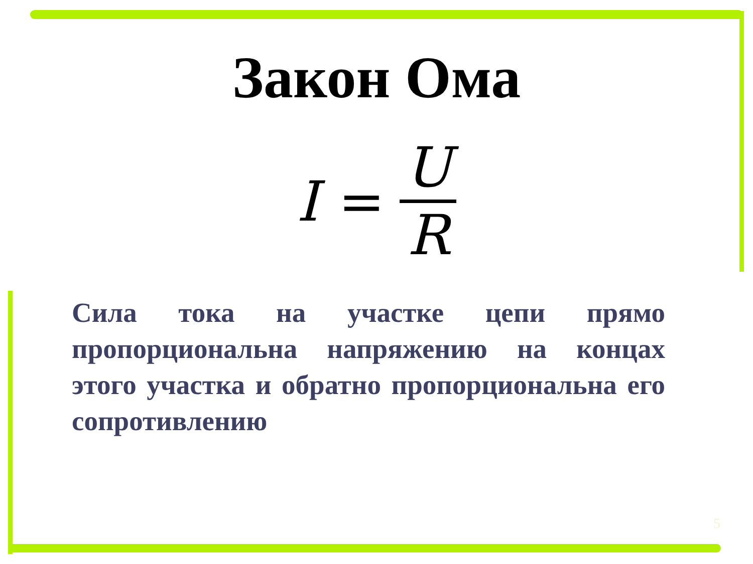Закон Ома
I = U R
Сила тока на участке цепи прямо пропорциональна напряжению на концах этого участка и обратно пропорциональна его сопротивлению
5